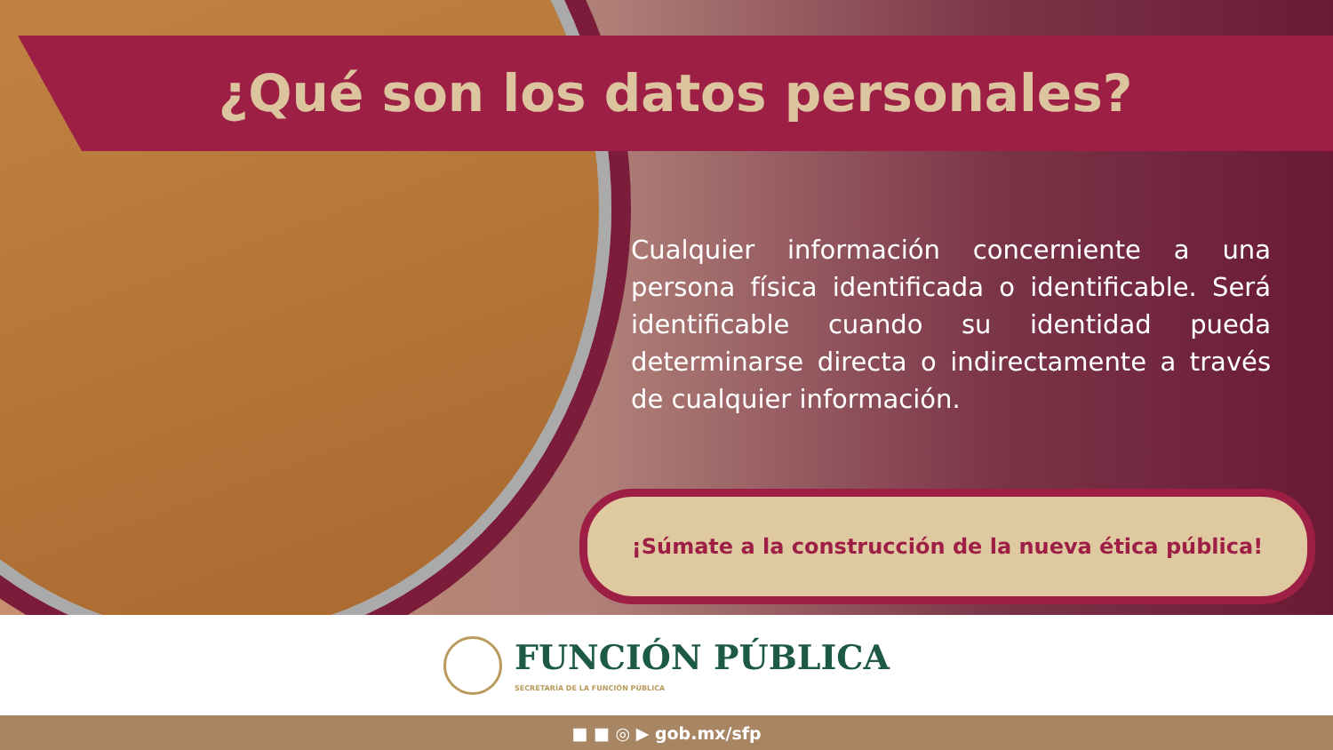¿Qué son los datos personales?
Cualquier información concerniente a una persona física identificada o identificable. Será identificable cuando su identidad pueda determinarse directa o indirectamente a través de cualquier información.
¡Súmate a la construcción de la nueva ética pública!
FUNCIÓN PÚBLICA
SECRETARÍA DE LA FUNCIÓN PÚBLICA
■ ■ ◎ ▶ gob.mx/sfp